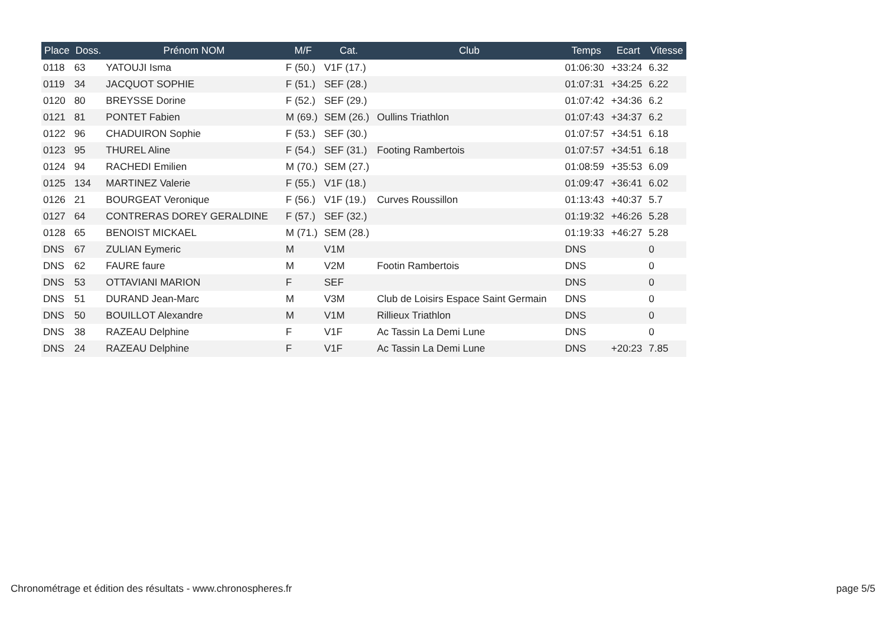| Place | Doss. | Prénom NOM | M/F | Cat. | Club | Temps | Ecart | Vitesse |
| --- | --- | --- | --- | --- | --- | --- | --- | --- |
| 0118 | 63 | YATOUJI Isma | F (50.) | V1F (17.) | | 01:06:30 | +33:24 | 6.32 |
| 0119 | 34 | JACQUOT SOPHIE | F (51.) | SEF (28.) | | 01:07:31 | +34:25 | 6.22 |
| 0120 | 80 | BREYSSE Dorine | F (52.) | SEF (29.) | | 01:07:42 | +34:36 | 6.2 |
| 0121 | 81 | PONTET Fabien | M (69.) | SEM (26.) | Oullins Triathlon | 01:07:43 | +34:37 | 6.2 |
| 0122 | 96 | CHADUIRON Sophie | F (53.) | SEF (30.) | | 01:07:57 | +34:51 | 6.18 |
| 0123 | 95 | THUREL Aline | F (54.) | SEF (31.) | Footing Rambertois | 01:07:57 | +34:51 | 6.18 |
| 0124 | 94 | RACHEDI Emilien | M (70.) | SEM (27.) | | 01:08:59 | +35:53 | 6.09 |
| 0125 | 134 | MARTINEZ Valerie | F (55.) | V1F (18.) | | 01:09:47 | +36:41 | 6.02 |
| 0126 | 21 | BOURGEAT Veronique | F (56.) | V1F (19.) | Curves Roussillon | 01:13:43 | +40:37 | 5.7 |
| 0127 | 64 | CONTRERAS DOREY GERALDINE | F (57.) | SEF (32.) | | 01:19:32 | +46:26 | 5.28 |
| 0128 | 65 | BENOIST MICKAEL | M (71.) | SEM (28.) | | 01:19:33 | +46:27 | 5.28 |
| DNS | 67 | ZULIAN Eymeric | M | V1M | | DNS | | 0 |
| DNS | 62 | FAURE faure | M | V2M | Footin Rambertois | DNS | | 0 |
| DNS | 53 | OTTAVIANI MARION | F | SEF | | DNS | | 0 |
| DNS | 51 | DURAND Jean-Marc | M | V3M | Club de Loisirs Espace Saint Germain | DNS | | 0 |
| DNS | 50 | BOUILLOT Alexandre | M | V1M | Rillieux Triathlon | DNS | | 0 |
| DNS | 38 | RAZEAU Delphine | F | V1F | Ac Tassin La Demi Lune | DNS | | 0 |
| DNS | 24 | RAZEAU Delphine | F | V1F | Ac Tassin La Demi Lune | DNS | +20:23 | 7.85 |
Chronométrage et édition des résultats - www.chronospheres.fr
page 5/5